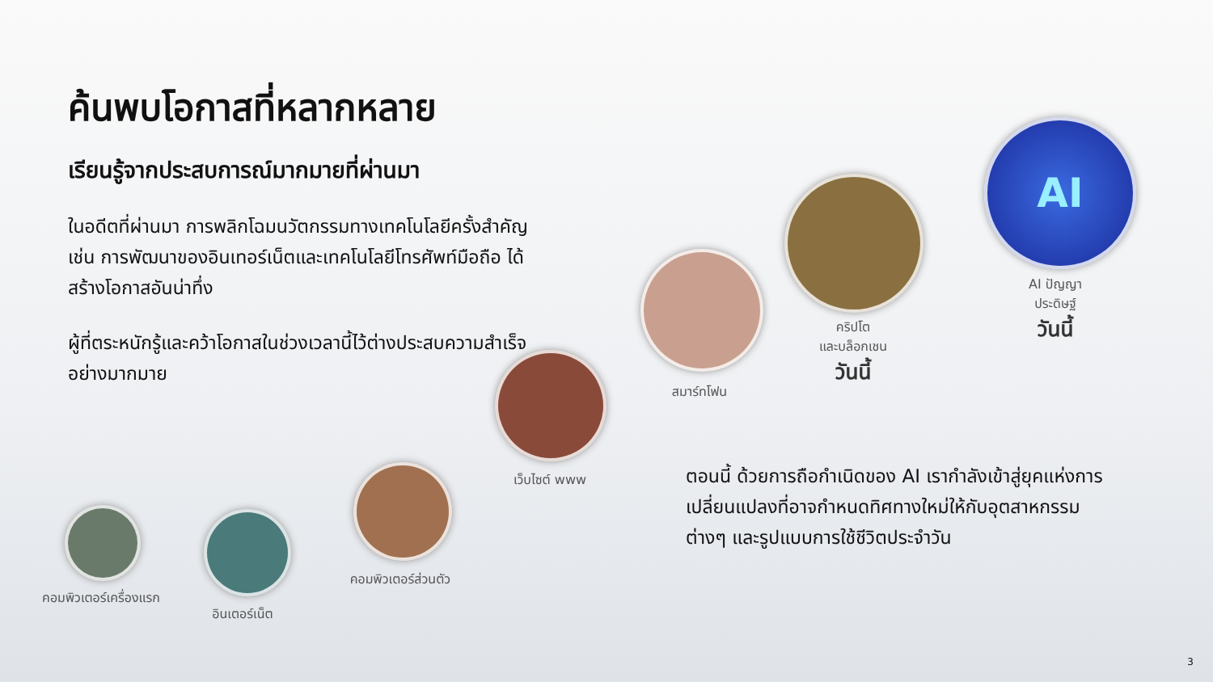ค้นพบโอกาสที่หลากหลาย
เรียนรู้จากประสบการณ์มากมายที่ผ่านมา
ในอดีตที่ผ่านมา การพลิกโฉมนวัตกรรมทางเทคโนโลยีครั้งสำคัญ เช่น การพัฒนาของอินเทอร์เน็ตและเทคโนโลยีโทรศัพท์มือถือ ได้สร้างโอกาสอันน่าทึ่ง
ผู้ที่ตระหนักรู้และคว้าโอกาสในช่วงเวลานี้ไว้ต่างประสบความสำเร็จอย่างมากมาย
คอมพิวเตอร์เครื่องแรก
อินเตอร์เน็ต
คอมพิวเตอร์ส่วนตัว
เว็บไซต์ www
สมาร์ทโฟน
คริปโต
และบล็อกเชน
วันนี้
AI
AI ปัญญา
ประดิษฐ์
วันนี้
ตอนนี้ ด้วยการถือกำเนิดของ AI เรากำลังเข้าสู่ยุคแห่งการเปลี่ยนแปลงที่อาจกำหนดทิศทางใหม่ให้กับอุตสาหกรรมต่างๆ และรูปแบบการใช้ชีวิตประจำวัน
3